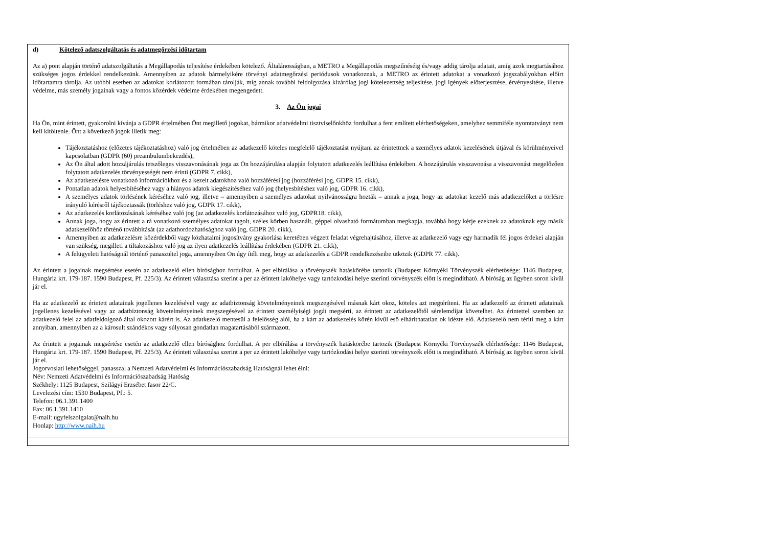d) Kötelező adatszolgáltatás és adatmegőrzési időtartam
Az a) pont alapján történő adatszolgáltatás a Megállapodás teljesítése érdekében kötelező. Általánosságban, a METRO a Megállapodás megszűnéséig és/vagy addig tárolja adatait, amíg azok megtartásához szükséges jogos érdekkel rendelkezünk. Amennyiben az adatok bármelyikére törvényi adatmegőrzési periódusok vonatkoznak, a METRO az érintett adatokat a vonatkozó jogszabályokban előírt időtartamra tárolja. Az utóbbi esetben az adatokat korlátozott formában tárolják, míg annak további feldolgozása kizárólag jogi kötelezettség teljesítése, jogi igények előterjesztése, érvényesítése, illetve védelme, más személy jogainak vagy a fontos közérdek védelme érdekében megengedett.
3. Az Ön jogai
Ha Ön, mint érintett, gyakorolni kívánja a GDPR értelmében Önt megillető jogokat, bármikor adatvédelmi tisztviselőnkhöz fordulhat a fent említett elérhetőségeken, amelyhez semmiféle nyomtatványt nem kell kitöltenie. Önt a következő jogok illetik meg:
Tájékoztatáshoz (előzetes tájékoztatáshoz) való jog értelmében az adatkezelő köteles megfelelő tájékoztatást nyújtani az érintettnek a személyes adatok kezelésének útjával és körülményeivel kapcsolatban (GDPR (60) preambulumbekezdés),
Az Ön által adott hozzájárulás tetszőleges visszavonásának joga az Ön hozzájárulása alapján folytatott adatkezelés leállítása érdekében. A hozzájárulás visszavonása a visszavonást megelőzően folytatott adatkezelés törvényességét nem érinti (GDPR 7. cikk),
Az adatkezelésre vonatkozó információkhoz és a kezelt adatokhoz való hozzáférési jog (hozzáférési jog, GDPR 15. cikk),
Pontatlan adatok helyesbítéséhez vagy a hiányos adatok kiegészítéséhez való jog (helyesbítéshez való jog, GDPR 16. cikk),
A személyes adatok törlésének kéréséhez való jog, illetve – amennyiben a személyes adatokat nyilvánosságra hozták – annak a joga, hogy az adatokat kezelő más adatkezelőket a törlésre irányuló kérésről tájékoztassák (törléshez való jog, GDPR 17. cikk),
Az adatkezelés korlátozásának kéréséhez való jog (az adatkezelés korlátozásához való jog, GDPR18. cikk),
Annak joga, hogy az érintett a rá vonatkozó személyes adatokat tagolt, széles körben használt, géppel olvasható formátumban megkapja, továbbá hogy kérje ezeknek az adatoknak egy másik adatkezelőhöz történő továbbítását (az adathordozhatósághoz való jog, GDPR 20. cikk),
Amennyiben az adatkezelésre közérdekből vagy közhatalmi jogosítvány gyakorlása keretében végzett feladat végrehajtásához, illetve az adatkezelő vagy egy harmadik fél jogos érdekei alapján van szükség, megilleti a tiltakozáshoz való jog az ilyen adatkezelés leállítása érdekében (GDPR 21. cikk),
A felügyeleti hatóságnál történő panasztétel joga, amennyiben Ön úgy ítéli meg, hogy az adatkezelés a GDPR rendelkezéseibe ütközik (GDPR 77. cikk).
Az érintett a jogainak megsértése esetén az adatkezelő ellen bírósághoz fordulhat. A per elbírálása a törvényszék hatáskörébe tartozik (Budapest Környéki Törvényszék elérhetősége: 1146 Budapest, Hungária krt. 179-187. 1590 Budapest, Pf. 225/3). Az érintett választása szerint a per az érintett lakóhelye vagy tartózkodási helye szerinti törvényszék előtt is megindítható. A bíróság az ügyben soron kívül jár el.
Ha az adatkezelő az érintett adatainak jogellenes kezelésével vagy az adatbiztonság követelményeinek megszegésével másnak kárt okoz, köteles azt megtéríteni. Ha az adatkezelő az érintett adatainak jogellenes kezelésével vagy az adatbiztonság követelményeinek megszegésével az érintett személyiségi jogát megsérti, az érintett az adatkezelőtől sérelemdíjat követelhet. Az érintettel szemben az adatkezelő felel az adatfeldolgozó által okozott kárért is. Az adatkezelő mentesül a felelősség alól, ha a kárt az adatkezelés körén kívül eső elháríthatatlan ok idézte elő. Adatkezelő nem téríti meg a kárt annyiban, amennyiben az a károsult szándékos vagy súlyosan gondatlan magatartásából származott.
Az érintett a jogainak megsértése esetén az adatkezelő ellen bírósághoz fordulhat. A per elbírálása a törvényszék hatáskörébe tartozik (Budapest Környéki Törvényszék elérhetősége: 1146 Budapest, Hungária krt. 179-187. 1590 Budapest, Pf. 225/3). Az érintett választása szerint a per az érintett lakóhelye vagy tartózkodási helye szerinti törvényszék előtt is megindítható. A bíróság az ügyben soron kívül jár el.
Jogorvoslati lehetőséggel, panasszal a Nemzeti Adatvédelmi és Információszabadság Hatóságnál lehet élni:
Név: Nemzeti Adatvédelmi és Információszabadság Hatóság
Székhely: 1125 Budapest, Szilágyi Erzsébet fasor 22/C.
Levelezési cím: 1530 Budapest, Pf.: 5.
Telefon: 06.1.391.1400
Fax: 06.1.391.1410
E-mail: ugyfelszolgalat@naih.hu
Honlap: http://www.naih.hu